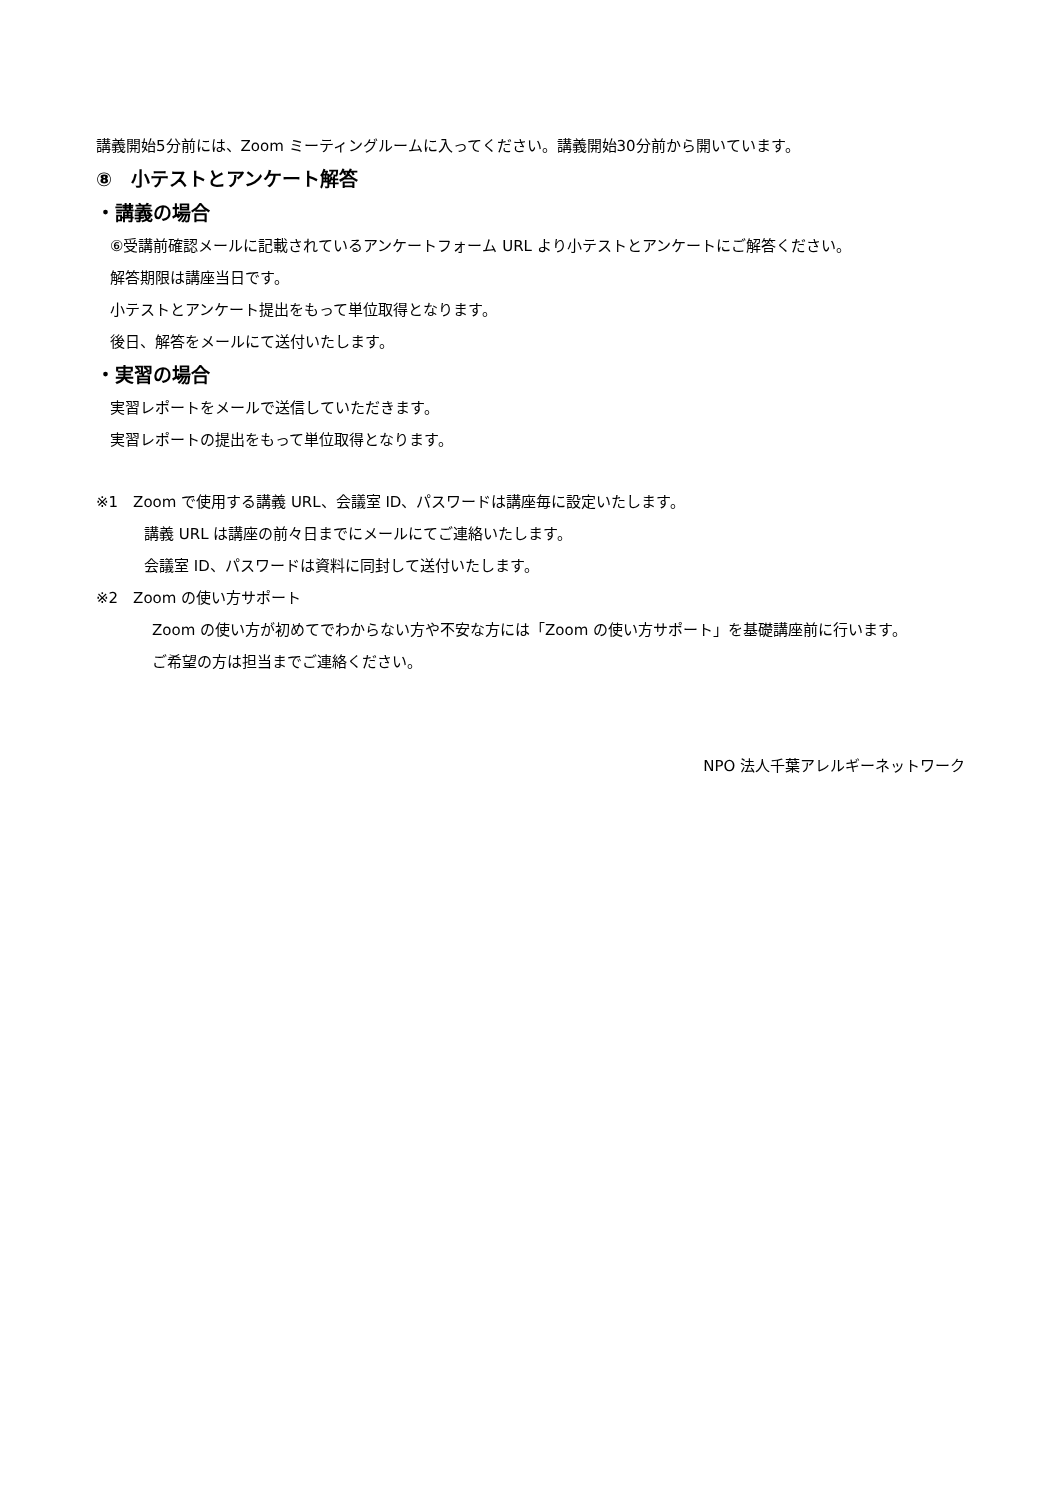講義開始5分前には、Zoom ミーティングルームに入ってください。講義開始30分前から開いています。
⑧　小テストとアンケート解答
・講義の場合
⑥受講前確認メールに記載されているアンケートフォーム URL より小テストとアンケートにご解答ください。
解答期限は講座当日です。
小テストとアンケート提出をもって単位取得となります。
後日、解答をメールにて送付いたします。
・実習の場合
実習レポートをメールで送信していただきます。
実習レポートの提出をもって単位取得となります。
※1　Zoom で使用する講義 URL、会議室 ID、パスワードは講座毎に設定いたします。
講義 URL は講座の前々日までにメールにてご連絡いたします。
会議室 ID、パスワードは資料に同封して送付いたします。
※2　Zoom の使い方サポート
Zoom の使い方が初めてでわからない方や不安な方には「Zoom の使い方サポート」を基礎講座前に行います。
ご希望の方は担当までご連絡ください。
NPO 法人千葉アレルギーネットワーク